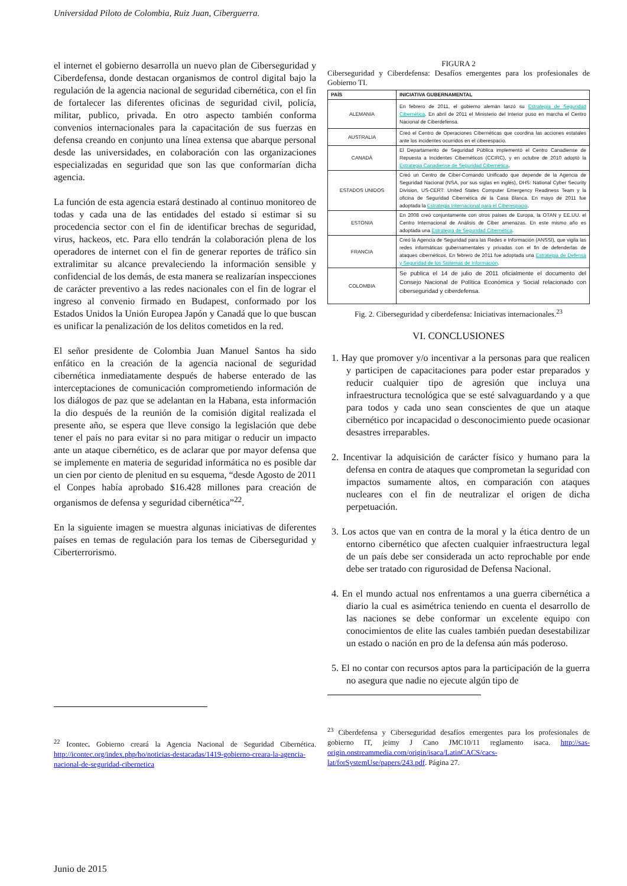Universidad Piloto de Colombia, Ruiz Juan, Ciberguerra.
el internet el gobierno desarrolla un nuevo plan de Ciberseguridad y Ciberdefensa, donde destacan organismos de control digital bajo la regulación de la agencia nacional de seguridad cibernética, con el fin de fortalecer las diferentes oficinas de seguridad civil, policía, militar, publico, privada. En otro aspecto también conforma convenios internacionales para la capacitación de sus fuerzas en defensa creando en conjunto una línea extensa que abarque personal desde las universidades, en colaboración con las organizaciones especializadas en seguridad que son las que conformarían dicha agencia.
La función de esta agencia estará destinado al continuo monitoreo de todas y cada una de las entidades del estado si estimar si su procedencia sector con el fin de identificar brechas de seguridad, virus, hackeos, etc. Para ello tendrán la colaboración plena de los operadores de internet con el fin de generar reportes de tráfico sin extralimitar su alcance prevaleciendo la información sensible y confidencial de los demás, de esta manera se realizarían inspecciones de carácter preventivo a las redes nacionales con el fin de lograr el ingreso al convenio firmado en Budapest, conformado por los Estados Unidos la Unión Europea Japón y Canadá que lo que buscan es unificar la penalización de los delitos cometidos en la red.
El señor presidente de Colombia Juan Manuel Santos ha sido enfático en la creación de la agencia nacional de seguridad cibernética inmediatamente después de haberse enterado de las interceptaciones de comunicación comprometiendo información de los diálogos de paz que se adelantan en la Habana, esta información la dio después de la reunión de la comisión digital realizada el presente año, se espera que lleve consigo la legislación que debe tener el país no para evitar si no para mitigar o reducir un impacto ante un ataque cibernético, es de aclarar que por mayor defensa que se implemente en materia de seguridad informática no es posible dar un cien por ciento de plenitud en su esquema, “desde Agosto de 2011 el Conpes había aprobado $16.428 millones para creación de organismos de defensa y seguridad cibernética”<sup>22</sup>.
En la siguiente imagen se muestra algunas iniciativas de diferentes países en temas de regulación para los temas de Ciberseguridad y Ciberterrorismo.
<sup>22</sup> Icontec. Gobierno creará la Agencia Nacional de Seguridad Cibernética. http://icontec.org/index.php/ho/noticias-destacadas/1419-gobierno-creara-la-agencia-nacional-de-seguridad-cibernetica
FIGURA 2
Ciberseguridad y Ciberdefensa: Desafíos emergentes para los profesionales de Gobierno TI.
| PAÍS | INICIATIVA GUBERNAMENTAL |
| --- | --- |
| ALEMANIA | En febrero de 2011, el gobierno alemán lanzó su Estrategia de Seguridad Cibernética . En abril de 2011 el Ministerio del Interior puso en marcha el Centro Nacional de Ciberdefensa. |
| AUSTRALIA | Creó el Centro de Operaciones Cibernéticas que coordina las acciones estatales ante los incidentes ocurridos en el ciberespacio. |
| CANADÁ | El Departamento de Seguridad Pública implementó el Centro Canadiense de Repuesta a Incidentes Cibernéticos (CCIRC), y en octubre de 2010 adoptó la Estrategia Canadiense de Seguridad Cibernética . |
| ESTADOS UNIDOS | Creó un Centro de Ciber-Comando Unificado que depende de la Agencia de Seguridad Nacional (NSA, por sus siglas en inglés), DHS: National Cyber Security Division, US-CERT: United States Computer Emergency Readiness Team y la oficina de Seguridad Cibernética de la Casa Blanca. En mayo de 2011 fue adoptada la Estrategia Internacional para el Ciberespacio . |
| ESTONIA | En 2008 creó conjuntamente con otros países de Europa, la OTAN y EE.UU. el Centro Internacional de Análisis de Ciber amenazas. En este mismo año es adoptada una Estrategia de Seguridad Cibernética . |
| FRANCIA | Creó la Agencia de Seguridad para las Redes e Información (ANSSI), que vigila las redes informáticas gubernamentales y privadas con el fin de defenderlas de ataques cibernéticos. En febrero de 2011 fue adoptada una Estrategia de Defensa y Seguridad de los Sistemas de Información . |
| COLOMBIA | Se publica el 14 de julio de 2011 oficialmente el documento del Consejo Nacional de Política Económica y Social relacionado con ciberseguridad y ciberdefensa. |
Fig. 2. Ciberseguridad y ciberdefensa: Iniciativas internacionales.<sup>23</sup>
VI. CONCLUSIONES
1. Hay que promover y/o incentivar a la personas para que realicen y participen de capacitaciones para poder estar preparados y reducir cualquier tipo de agresión que incluya una infraestructura tecnológica que se esté salvaguardando y a que para todos y cada uno sean conscientes de que un ataque cibernético por incapacidad o desconocimiento puede ocasionar desastres irreparables.
2. Incentivar la adquisición de carácter físico y humano para la defensa en contra de ataques que comprometan la seguridad con impactos sumamente altos, en comparación con ataques nucleares con el fin de neutralizar el origen de dicha perpetuación.
3. Los actos que van en contra de la moral y la ética dentro de un entorno cibernético que afecten cualquier infraestructura legal de un país debe ser considerada un acto reprochable por ende debe ser tratado con rigurosidad de Defensa Nacional.
4. En el mundo actual nos enfrentamos a una guerra cibernética a diario la cual es asimétrica teniendo en cuenta el desarrollo de las naciones se debe conformar un excelente equipo con conocimientos de elite las cuales también puedan desestabilizar un estado o nación en pro de la defensa aún más poderoso.
5. El no contar con recursos aptos para la participación de la guerra no asegura que nadie no ejecute algún tipo de
<sup>23</sup> Ciberdefensa y Ciberseguridad desafíos emergentes para los profesionales de gobierno IT, jeimy J Cano JMC10/11 reglamento isaca. http://sas-origin.onstreammedia.com/origin/isaca/LatinCACS/cacs-lat/forSystemUse/papers/243.pdf. Página 27.
Junio de 2015